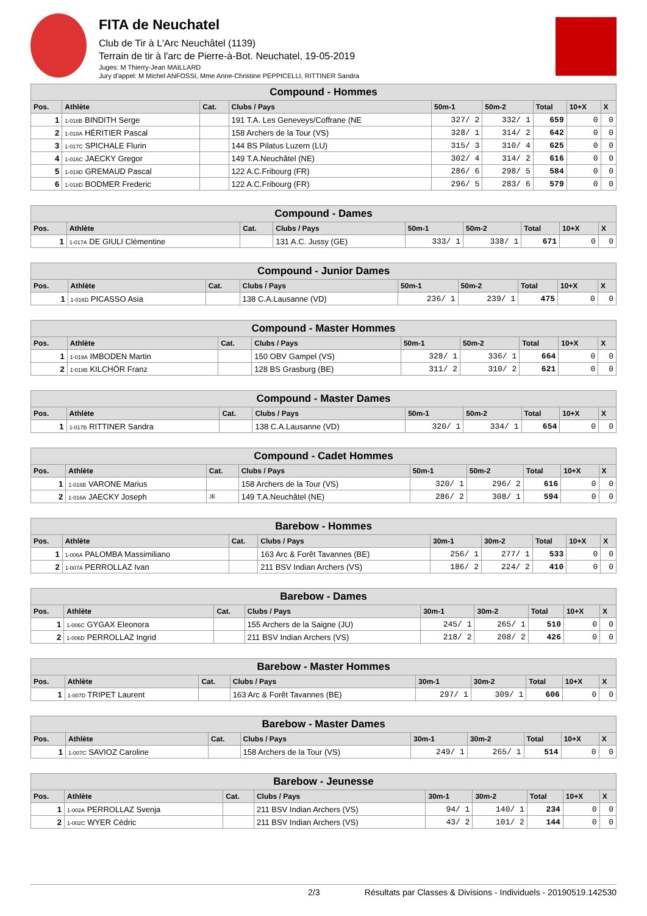FITA de Neuchatel
Club de Tir à L'Arc Neuchâtel (1139)
Terrain de tir à l'arc de Pierre-à-Bot. Neuchatel, 19-05-2019
Juges: M Thierry-Jean MAILLARD
Jury d'appel: M Michel ANFOSSI, Mme Anne-Christine PEPPICELLI, RITTINER Sandra
| Compound - Hommes | | | | | | | | |
| --- | --- | --- | --- | --- | --- | --- | --- | --- |
| Pos. | Athlète | Cat. | Clubs / Pays | 50m-1 | 50m-2 | Total | 10+X | X |
| 1 | 1-018B BINDITH Serge | | 191 T.A. Les Geneveys/Coffrane (NE | 327/ 2 | 332/ 1 | 659 | 0 | 0 |
| 2 | 1-018A HÉRITIER Pascal | | 158 Archers de la Tour (VS) | 328/ 1 | 314/ 2 | 642 | 0 | 0 |
| 3 | 1-017C SPICHALE Flurin | | 144 BS Pilatus Luzern (LU) | 315/ 3 | 310/ 4 | 625 | 0 | 0 |
| 4 | 1-016C JAECKY Gregor | | 149 T.A.Neuchâtel (NE) | 302/ 4 | 314/ 2 | 616 | 0 | 0 |
| 5 | 1-019D GREMAUD Pascal | | 122 A.C.Fribourg (FR) | 286/ 6 | 298/ 5 | 584 | 0 | 0 |
| 6 | 1-018D BODMER Frederic | | 122 A.C.Fribourg (FR) | 296/ 5 | 283/ 6 | 579 | 0 | 0 |
| Compound - Dames | | | | | | | | |
| --- | --- | --- | --- | --- | --- | --- | --- | --- |
| Pos. | Athlète | Cat. | Clubs / Pays | 50m-1 | 50m-2 | Total | 10+X | X |
| 1 | 1-017A DE GIULI Clémentine | | 131 A.C. Jussy (GE) | 333/ 1 | 338/ 1 | 671 | 0 | 0 |
| Compound - Junior Dames | | | | | | | | |
| --- | --- | --- | --- | --- | --- | --- | --- | --- |
| Pos. | Athlète | Cat. | Clubs / Pays | 50m-1 | 50m-2 | Total | 10+X | X |
| 1 | 1-016D PICASSO Asia | | 138 C.A.Lausanne (VD) | 236/ 1 | 239/ 1 | 475 | 0 | 0 |
| Compound - Master Hommes | | | | | | | | |
| --- | --- | --- | --- | --- | --- | --- | --- | --- |
| Pos. | Athlète | Cat. | Clubs / Pays | 50m-1 | 50m-2 | Total | 10+X | X |
| 1 | 1-019A IMBODEN Martin | | 150 OBV Gampel (VS) | 328/ 1 | 336/ 1 | 664 | 0 | 0 |
| 2 | 1-019B KILCHÖR Franz | | 128 BS Grasburg (BE) | 311/ 2 | 310/ 2 | 621 | 0 | 0 |
| Compound - Master Dames | | | | | | | | |
| --- | --- | --- | --- | --- | --- | --- | --- | --- |
| Pos. | Athlète | Cat. | Clubs / Pays | 50m-1 | 50m-2 | Total | 10+X | X |
| 1 | 1-017B RITTINER Sandra | | 138 C.A.Lausanne (VD) | 320/ 1 | 334/ 1 | 654 | 0 | 0 |
| Compound - Cadet Hommes | | | | | | | | |
| --- | --- | --- | --- | --- | --- | --- | --- | --- |
| Pos. | Athlète | Cat. | Clubs / Pays | 50m-1 | 50m-2 | Total | 10+X | X |
| 1 | 1-016B VARONE Marius | | 158 Archers de la Tour (VS) | 320/ 1 | 296/ 2 | 616 | 0 | 0 |
| 2 | 1-016A JAECKY Joseph | JE | 149 T.A.Neuchâtel (NE) | 286/ 2 | 308/ 1 | 594 | 0 | 0 |
| Barebow - Hommes | | | | | | | | |
| --- | --- | --- | --- | --- | --- | --- | --- | --- |
| Pos. | Athlète | Cat. | Clubs / Pays | 30m-1 | 30m-2 | Total | 10+X | X |
| 1 | 1-006A PALOMBA Massimiliano | | 163 Arc & Forêt Tavannes (BE) | 256/ 1 | 277/ 1 | 533 | 0 | 0 |
| 2 | 1-007A PERROLLAZ Ivan | | 211 BSV Indian Archers (VS) | 186/ 2 | 224/ 2 | 410 | 0 | 0 |
| Barebow - Dames | | | | | | | | |
| --- | --- | --- | --- | --- | --- | --- | --- | --- |
| Pos. | Athlète | Cat. | Clubs / Pays | 30m-1 | 30m-2 | Total | 10+X | X |
| 1 | 1-006C GYGAX Eleonora | | 155 Archers de la Saigne (JU) | 245/ 1 | 265/ 1 | 510 | 0 | 0 |
| 2 | 1-006D PERROLLAZ Ingrid | | 211 BSV Indian Archers (VS) | 218/ 2 | 208/ 2 | 426 | 0 | 0 |
| Barebow - Master Hommes | | | | | | | | |
| --- | --- | --- | --- | --- | --- | --- | --- | --- |
| Pos. | Athlète | Cat. | Clubs / Pays | 30m-1 | 30m-2 | Total | 10+X | X |
| 1 | 1-007D TRIPET Laurent | | 163 Arc & Forêt Tavannes (BE) | 297/ 1 | 309/ 1 | 606 | 0 | 0 |
| Barebow - Master Dames | | | | | | | | |
| --- | --- | --- | --- | --- | --- | --- | --- | --- |
| Pos. | Athlète | Cat. | Clubs / Pays | 30m-1 | 30m-2 | Total | 10+X | X |
| 1 | 1-007C SAVIOZ Caroline | | 158 Archers de la Tour (VS) | 249/ 1 | 265/ 1 | 514 | 0 | 0 |
| Barebow - Jeunesse | | | | | | | | |
| --- | --- | --- | --- | --- | --- | --- | --- | --- |
| Pos. | Athlète | Cat. | Clubs / Pays | 30m-1 | 30m-2 | Total | 10+X | X |
| 1 | 1-002A PERROLLAZ Svenja | | 211 BSV Indian Archers (VS) | 94/ 1 | 140/ 1 | 234 | 0 | 0 |
| 2 | 1-002C WYER Cédric | | 211 BSV Indian Archers (VS) | 43/ 2 | 101/ 2 | 144 | 0 | 0 |
2/3 Résultats par Classes & Divisions - Individuels - 20190519.142530